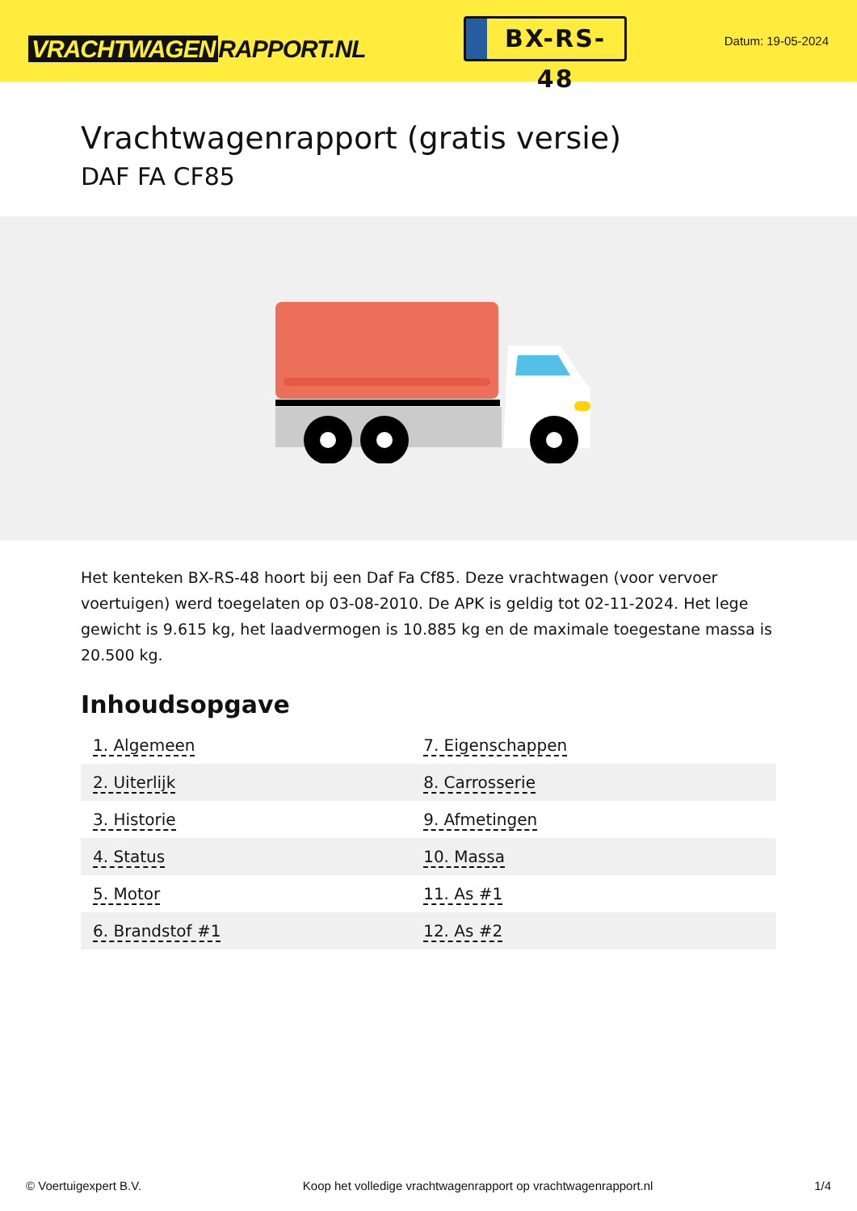VRACHTWAGEN RAPPORT.NL
BX-RS-48
Datum: 19-05-2024
Vrachtwagenrapport (gratis versie)
DAF FA CF85
Het kenteken BX-RS-48 hoort bij een Daf Fa Cf85. Deze vrachtwagen (voor vervoer voertuigen) werd toegelaten op 03-08-2010. De APK is geldig tot 02-11-2024. Het lege gewicht is 9.615 kg, het laadvermogen is 10.885 kg en de maximale toegestane massa is 20.500 kg.
Inhoudsopgave
| 1. Algemeen | 7. Eigenschappen |
| 2. Uiterlijk | 8. Carrosserie |
| 3. Historie | 9. Afmetingen |
| 4. Status | 10. Massa |
| 5. Motor | 11. As #1 |
| 6. Brandstof #1 | 12. As #2 |
© Voertuigexpert B.V. Koop het volledige vrachtwagenrapport op vrachtwagenrapport.nl 1/4